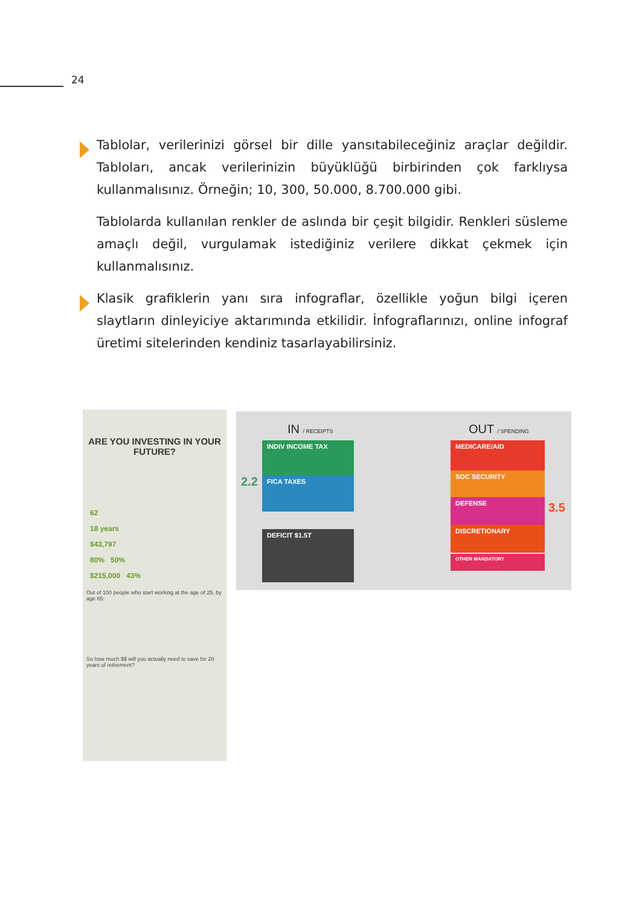24
Tablolar, verilerinizi görsel bir dille yansıtabileceğiniz araçlar değildir. Tabloları, ancak verilerinizin büyüklüğü birbirinden çok farklıysa kullanmalısınız. Örneğin; 10, 300, 50.000, 8.700.000 gibi.
Tablolarda kullanılan renkler de aslında bir çeşit bilgidir. Renkleri süsleme amaçlı değil, vurgulamak istediğiniz verilere dikkat çekmek için kullanmalısınız.
Klasik grafiklerin yanı sıra infograflar, özellikle yoğun bilgi içeren slaytların dinleyiciye aktarımında etkilidir. İnfograflarınızı, online infograf üretimi sitelerinden kendiniz tasarlayabilirsiniz.
ARE YOU INVESTING IN YOUR FUTURE?
62
18 years
$43,797
80% 50%
$215,000 43%
Out of 100 people who start working at the age of 25, by age 65:
So how much $$ will you actually need to save for 20 years of retirement?
IN / RECEIPTS OUT / SPENDING
2.2
3.5
INDIV INCOME TAX
FICA TAXES
DEFICIT $1.5T
MEDICARE/AID
SOC SECURITY
DEFENSE
DISCRETIONARY
OTHER MANDATORY